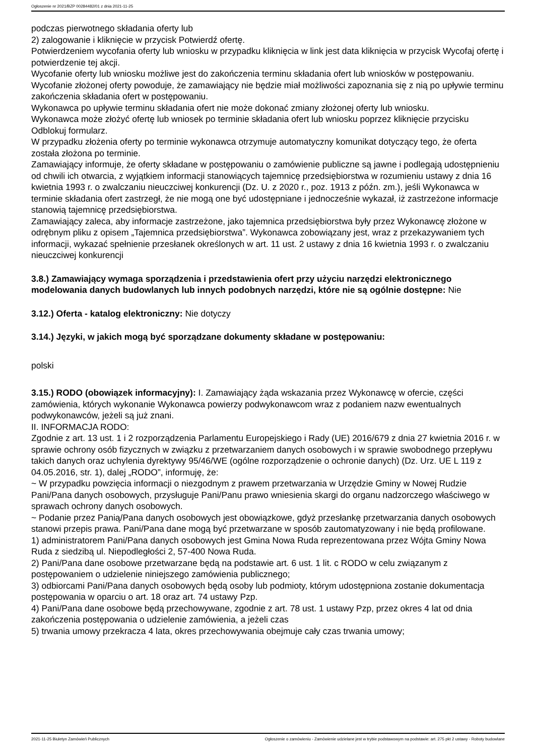Ogłoszenie nr 2021/BZP 00284482/01 z dnia 2021-11-25
podczas pierwotnego składania oferty lub
2) zalogowanie i kliknięcie w przycisk Potwierdź ofertę.
Potwierdzeniem wycofania oferty lub wniosku w przypadku kliknięcia w link jest data kliknięcia w przycisk Wycofaj ofertę i potwierdzenie tej akcji.
Wycofanie oferty lub wniosku możliwe jest do zakończenia terminu składania ofert lub wniosków w postępowaniu.
Wycofanie złożonej oferty powoduje, że zamawiający nie będzie miał możliwości zapoznania się z nią po upływie terminu zakończenia składania ofert w postępowaniu.
Wykonawca po upływie terminu składania ofert nie może dokonać zmiany złożonej oferty lub wniosku.
Wykonawca może złożyć ofertę lub wniosek po terminie składania ofert lub wniosku poprzez kliknięcie przycisku Odblokuj formularz.
W przypadku złożenia oferty po terminie wykonawca otrzymuje automatyczny komunikat dotyczący tego, że oferta została złożona po terminie.
Zamawiający informuje, że oferty składane w postępowaniu o zamówienie publiczne są jawne i podlegają udostępnieniu od chwili ich otwarcia, z wyjątkiem informacji stanowiących tajemnicę przedsiębiorstwa w rozumieniu ustawy z dnia 16 kwietnia 1993 r. o zwalczaniu nieuczciwej konkurencji (Dz. U. z 2020 r., poz. 1913 z późn. zm.), jeśli Wykonawca w terminie składania ofert zastrzegł, że nie mogą one być udostępniane i jednocześnie wykazał, iż zastrzeżone informacje stanowią tajemnicę przedsiębiorstwa.
Zamawiający zaleca, aby informacje zastrzeżone, jako tajemnica przedsiębiorstwa były przez Wykonawcę złożone w odrębnym pliku z opisem „Tajemnica przedsiębiorstwa”. Wykonawca zobowiązany jest, wraz z przekazywaniem tych informacji, wykazać spełnienie przesłanek określonych w art. 11 ust. 2 ustawy z dnia 16 kwietnia 1993 r. o zwalczaniu nieuczciwej konkurencji
3.8.) Zamawiający wymaga sporządzenia i przedstawienia ofert przy użyciu narzędzi elektronicznego modelowania danych budowlanych lub innych podobnych narzędzi, które nie są ogólnie dostępne: Nie
3.12.) Oferta - katalog elektroniczny: Nie dotyczy
3.14.) Języki, w jakich mogą być sporządzane dokumenty składane w postępowaniu:
polski
3.15.) RODO (obowiązek informacyjny): I. Zamawiający żąda wskazania przez Wykonawcę w ofercie, części zamówienia, których wykonanie Wykonawca powierzy podwykonawcom wraz z podaniem nazw ewentualnych podwykonawców, jeżeli są już znani.
II. INFORMACJA RODO:
Zgodnie z art. 13 ust. 1 i 2 rozporządzenia Parlamentu Europejskiego i Rady (UE) 2016/679 z dnia 27 kwietnia 2016 r. w sprawie ochrony osób fizycznych w związku z przetwarzaniem danych osobowych i w sprawie swobodnego przepływu takich danych oraz uchylenia dyrektywy 95/46/WE (ogólne rozporządzenie o ochronie danych) (Dz. Urz. UE L 119 z 04.05.2016, str. 1), dalej „RODO”, informuję, że:
~ W przypadku powzięcia informacji o niezgodnym z prawem przetwarzania w Urzędzie Gminy w Nowej Rudzie Pani/Pana danych osobowych, przysługuje Pani/Panu prawo wniesienia skargi do organu nadzorczego właściwego w sprawach ochrony danych osobowych.
~ Podanie przez Panią/Pana danych osobowych jest obowiązkowe, gdyż przesłankę przetwarzania danych osobowych stanowi przepis prawa. Pani/Pana dane mogą być przetwarzane w sposób zautomatyzowany i nie będą profilowane.
1) administratorem Pani/Pana danych osobowych jest Gmina Nowa Ruda reprezentowana przez Wójta Gminy Nowa Ruda z siedzibą ul. Niepodległości 2, 57-400 Nowa Ruda.
2) Pani/Pana dane osobowe przetwarzane będą na podstawie art. 6 ust. 1 lit. c RODO w celu związanym z postępowaniem o udzielenie niniejszego zamówienia publicznego;
3) odbiorcami Pani/Pana danych osobowych będą osoby lub podmioty, którym udostępniona zostanie dokumentacja postępowania w oparciu o art. 18 oraz art. 74 ustawy Pzp.
4) Pani/Pana dane osobowe będą przechowywane, zgodnie z art. 78 ust. 1 ustawy Pzp, przez okres 4 lat od dnia zakończenia postępowania o udzielenie zamówienia, a jeżeli czas
5) trwania umowy przekracza 4 lata, okres przechowywania obejmuje cały czas trwania umowy;
2021-11-25 Biuletyn Zamówień Publicznych Ogłoszenie o zamówieniu - Zamówienie udzielane jest w trybie podstawowym na podstawie: art. 275 pkt 2 ustawy - Roboty budowlane